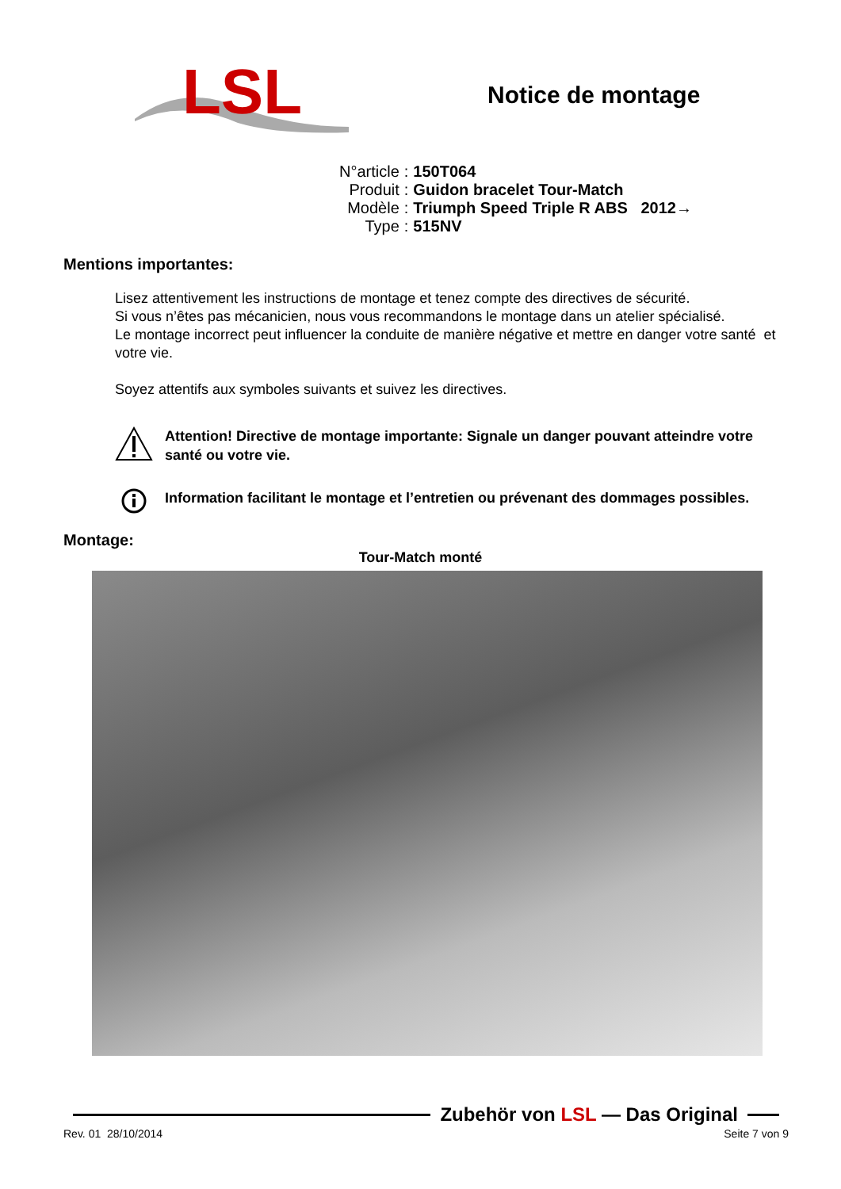LSL
Notice de montage
| N°article | : | 150T064 |
| Produit | : | Guidon bracelet Tour-Match |
| Modèle | : | Triumph Speed Triple R ABS 2012→ |
| Type | : | 515NV |
Mentions importantes:
Lisez attentivement les instructions de montage et tenez compte des directives de sécurité.
Si vous n’êtes pas mécanicien, nous vous recommandons le montage dans un atelier spécialisé.
Le montage incorrect peut influencer la conduite de manière négative et mettre en danger votre santé et votre vie.
Soyez attentifs aux symboles suivants et suivez les directives.
Attention! Directive de montage importante: Signale un danger pouvant atteindre votre santé ou votre vie.
Information facilitant le montage et l’entretien ou prévenant des dommages possibles.
Montage:
Tour-Match monté
Zubehör von LSL — Das Original
Rev. 01 28/10/2014 Seite 7 von 9